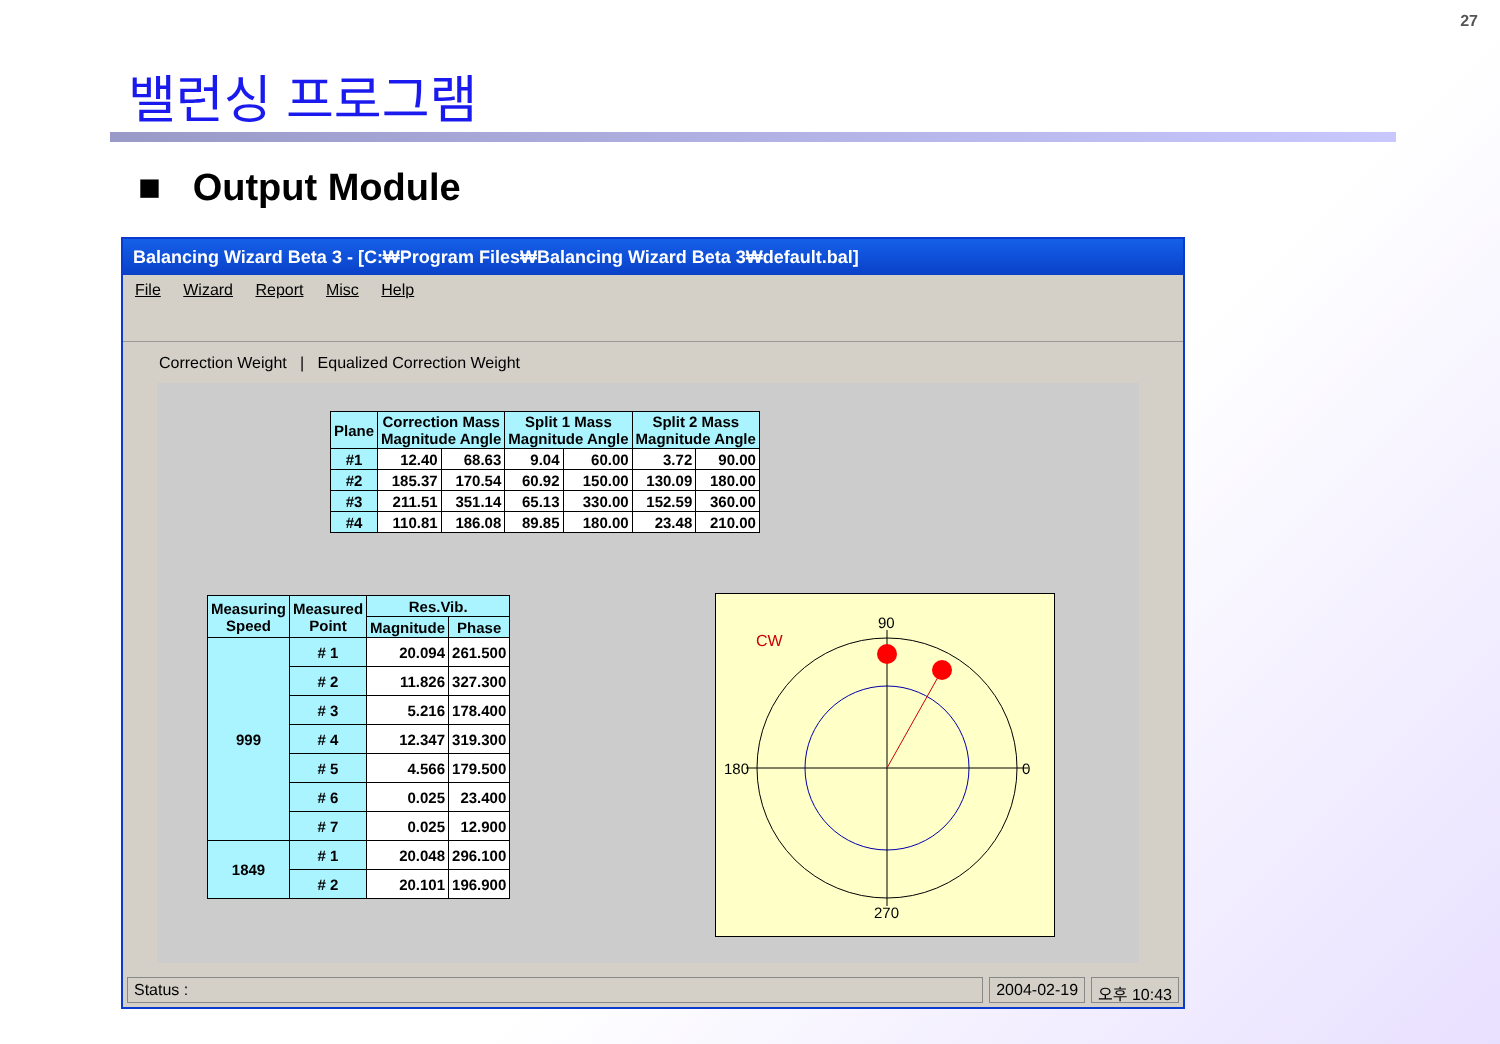27
밸런싱 프로그램
■ Output Module
Balancing Wizard Beta 3 - [C:₩Program Files₩Balancing Wizard Beta 3₩default.bal]
File Wizard Report Misc Help
Correction Weight | Equalized Correction Weight
| Plane | Correction Mass Magnitude Angle | | Split 1 Mass Magnitude Angle | | Split 2 Mass Magnitude Angle | |
| --- | --- | --- | --- | --- | --- | --- |
| #1 | 12.40 | 68.63 | 9.04 | 60.00 | 3.72 | 90.00 |
| #2 | 185.37 | 170.54 | 60.92 | 150.00 | 130.09 | 180.00 |
| #3 | 211.51 | 351.14 | 65.13 | 330.00 | 152.59 | 360.00 |
| #4 | 110.81 | 186.08 | 89.85 | 180.00 | 23.48 | 210.00 |
| Measuring Speed | Measured Point | Res.Vib. | |
| --- | --- | --- | --- |
| | | Magnitude | Phase |
| 999 | # 1 | 20.094 | 261.500 |
| | # 2 | 11.826 | 327.300 |
| | # 3 | 5.216 | 178.400 |
| | # 4 | 12.347 | 319.300 |
| | # 5 | 4.566 | 179.500 |
| | # 6 | 0.025 | 23.400 |
| | # 7 | 0.025 | 12.900 |
| 1849 | # 1 | 20.048 | 296.100 |
| | # 2 | 20.101 | 196.900 |
CW
90
180
0
270
Status : 2004-02-19 오후 10:43